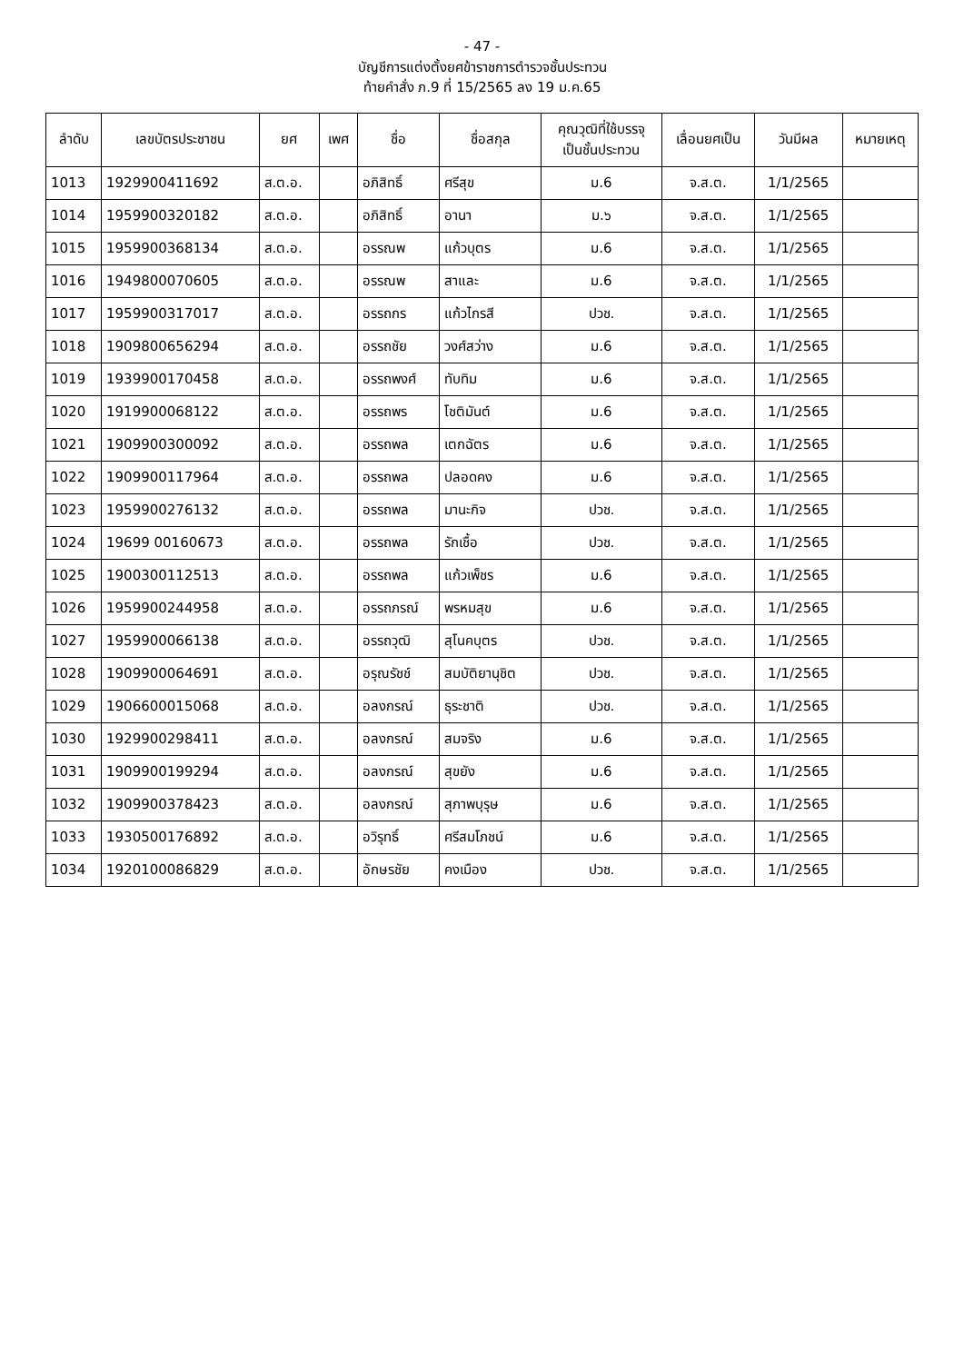- 47 -
บัญชีการแต่งตั้งยศข้าราชการตำรวจชั้นประทวน
ท้ายคำสั่ง ภ.9 ที่ 15/2565 ลง 19 ม.ค.65
| ลำดับ | เลขบัตรประชาชน | ยศ | เพศ | ชื่อ | ชื่อสกุล | คุณวุฒิที่ใช้บรรจุ เป็นชั้นประทวน | เลื่อนยศเป็น | วันมีผล | หมายเหตุ |
| --- | --- | --- | --- | --- | --- | --- | --- | --- | --- |
| 1013 | 1929900411692 | ส.ต.อ. | | อภิสิทธิ์ | ศรีสุข | ม.6 | จ.ส.ต. | 1/1/2565 | |
| 1014 | 1959900320182 | ส.ต.อ. | | อภิสิทธิ์ | อานา | ม.๖ | จ.ส.ต. | 1/1/2565 | |
| 1015 | 1959900368134 | ส.ต.อ. | | อรรณพ | แก้วบุตร | ม.6 | จ.ส.ต. | 1/1/2565 | |
| 1016 | 1949800070605 | ส.ต.อ. | | อรรณพ | สาและ | ม.6 | จ.ส.ต. | 1/1/2565 | |
| 1017 | 1959900317017 | ส.ต.อ. | | อรรถกร | แก้วไกรสี | ปวช. | จ.ส.ต. | 1/1/2565 | |
| 1018 | 1909800656294 | ส.ต.อ. | | อรรถชัย | วงศ์สว่าง | ม.6 | จ.ส.ต. | 1/1/2565 | |
| 1019 | 1939900170458 | ส.ต.อ. | | อรรถพงศ์ | ทับทิม | ม.6 | จ.ส.ต. | 1/1/2565 | |
| 1020 | 1919900068122 | ส.ต.อ. | | อรรถพร | โชติมันต์ | ม.6 | จ.ส.ต. | 1/1/2565 | |
| 1021 | 1909900300092 | ส.ต.อ. | | อรรถพล | เตกฉัตร | ม.6 | จ.ส.ต. | 1/1/2565 | |
| 1022 | 1909900117964 | ส.ต.อ. | | อรรถพล | ปลอดคง | ม.6 | จ.ส.ต. | 1/1/2565 | |
| 1023 | 1959900276132 | ส.ต.อ. | | อรรถพล | มานะกิจ | ปวช. | จ.ส.ต. | 1/1/2565 | |
| 1024 | 19699 00160673 | ส.ต.อ. | | อรรถพล | รักเชื้อ | ปวช. | จ.ส.ต. | 1/1/2565 | |
| 1025 | 1900300112513 | ส.ต.อ. | | อรรถพล | แก้วเพ็ชร | ม.6 | จ.ส.ต. | 1/1/2565 | |
| 1026 | 1959900244958 | ส.ต.อ. | | อรรถภรณ์ | พรหมสุข | ม.6 | จ.ส.ต. | 1/1/2565 | |
| 1027 | 1959900066138 | ส.ต.อ. | | อรรถวุฒิ | สุโนคบุตร | ปวช. | จ.ส.ต. | 1/1/2565 | |
| 1028 | 1909900064691 | ส.ต.อ. | | อรุณรัชช์ | สมบัติยานุชิต | ปวช. | จ.ส.ต. | 1/1/2565 | |
| 1029 | 1906600015068 | ส.ต.อ. | | อลงกรณ์ | ธุระชาติ | ปวช. | จ.ส.ต. | 1/1/2565 | |
| 1030 | 1929900298411 | ส.ต.อ. | | อลงกรณ์ | สมจริง | ม.6 | จ.ส.ต. | 1/1/2565 | |
| 1031 | 1909900199294 | ส.ต.อ. | | อลงกรณ์ | สุขยัง | ม.6 | จ.ส.ต. | 1/1/2565 | |
| 1032 | 1909900378423 | ส.ต.อ. | | อลงกรณ์ | สุภาพบุรุษ | ม.6 | จ.ส.ต. | 1/1/2565 | |
| 1033 | 1930500176892 | ส.ต.อ. | | อวิรุทธิ์ | ศรีสมโภชน์ | ม.6 | จ.ส.ต. | 1/1/2565 | |
| 1034 | 1920100086829 | ส.ต.อ. | | อักษรชัย | คงเมือง | ปวช. | จ.ส.ต. | 1/1/2565 | |